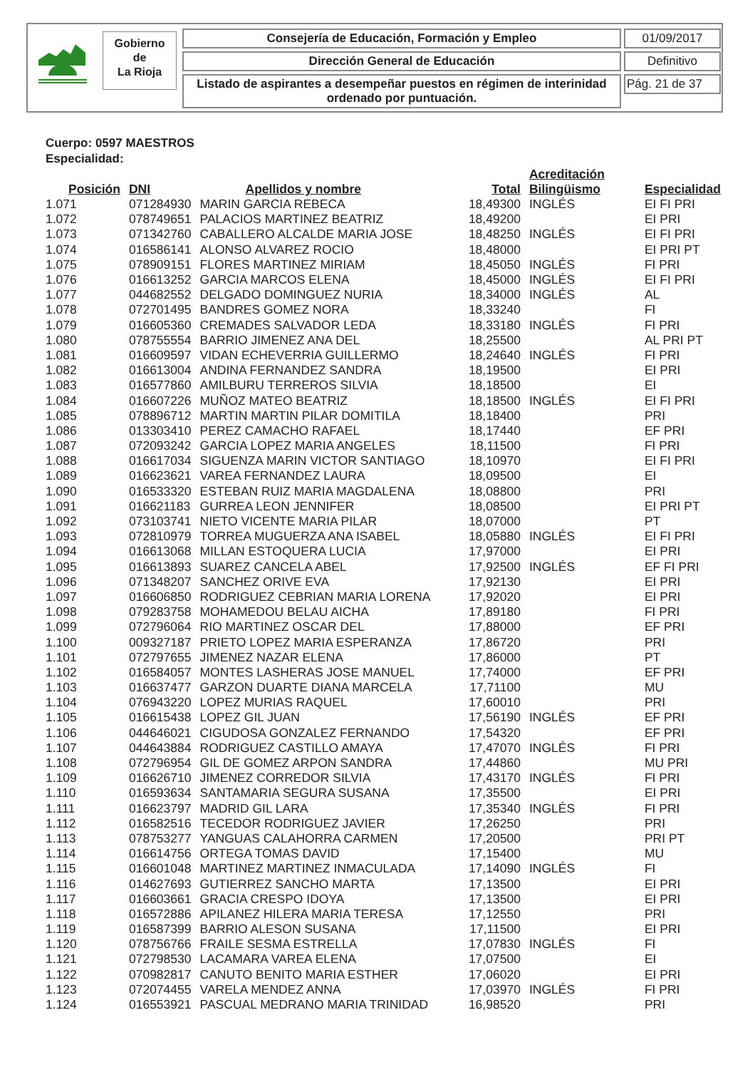Gobierno
de
La Rioja
Consejería de Educación, Formación y Empleo
Dirección General de Educación
Listado de aspirantes a desempeñar puestos en régimen de interinidad
ordenado por puntuación.
01/09/2017
Definitivo
Pág. 21 de 37
Cuerpo: 0597 MAESTROS
Especialidad:
| Posición | DNI | Apellidos y nombre | Total | Acreditación Bilingüismo | Especialidad |
| --- | --- | --- | --- | --- | --- |
| 1.071 | 071284930 | MARIN GARCIA REBECA | 18,49300 | INGLÉS | EI FI PRI |
| 1.072 | 078749651 | PALACIOS MARTINEZ BEATRIZ | 18,49200 | | EI PRI |
| 1.073 | 071342760 | CABALLERO ALCALDE MARIA JOSE | 18,48250 | INGLÉS | EI FI PRI |
| 1.074 | 016586141 | ALONSO ALVAREZ ROCIO | 18,48000 | | EI PRI PT |
| 1.075 | 078909151 | FLORES MARTINEZ MIRIAM | 18,45050 | INGLÉS | FI PRI |
| 1.076 | 016613252 | GARCIA MARCOS ELENA | 18,45000 | INGLÉS | EI FI PRI |
| 1.077 | 044682552 | DELGADO DOMINGUEZ NURIA | 18,34000 | INGLÉS | AL |
| 1.078 | 072701495 | BANDRES GOMEZ NORA | 18,33240 | | FI |
| 1.079 | 016605360 | CREMADES SALVADOR LEDA | 18,33180 | INGLÉS | FI PRI |
| 1.080 | 078755554 | BARRIO JIMENEZ ANA DEL | 18,25500 | | AL PRI PT |
| 1.081 | 016609597 | VIDAN ECHEVERRIA GUILLERMO | 18,24640 | INGLÉS | FI PRI |
| 1.082 | 016613004 | ANDINA FERNANDEZ SANDRA | 18,19500 | | EI PRI |
| 1.083 | 016577860 | AMILBURU TERREROS SILVIA | 18,18500 | | EI |
| 1.084 | 016607226 | MUÑOZ MATEO BEATRIZ | 18,18500 | INGLÉS | EI FI PRI |
| 1.085 | 078896712 | MARTIN MARTIN PILAR DOMITILA | 18,18400 | | PRI |
| 1.086 | 013303410 | PEREZ CAMACHO RAFAEL | 18,17440 | | EF PRI |
| 1.087 | 072093242 | GARCIA LOPEZ MARIA ANGELES | 18,11500 | | FI PRI |
| 1.088 | 016617034 | SIGUENZA MARIN VICTOR SANTIAGO | 18,10970 | | EI FI PRI |
| 1.089 | 016623621 | VAREA FERNANDEZ LAURA | 18,09500 | | EI |
| 1.090 | 016533320 | ESTEBAN RUIZ MARIA MAGDALENA | 18,08800 | | PRI |
| 1.091 | 016621183 | GURREA LEON JENNIFER | 18,08500 | | EI PRI PT |
| 1.092 | 073103741 | NIETO VICENTE MARIA PILAR | 18,07000 | | PT |
| 1.093 | 072810979 | TORREA MUGUERZA ANA ISABEL | 18,05880 | INGLÉS | EI FI PRI |
| 1.094 | 016613068 | MILLAN ESTOQUERA LUCIA | 17,97000 | | EI PRI |
| 1.095 | 016613893 | SUAREZ CANCELA ABEL | 17,92500 | INGLÉS | EF FI PRI |
| 1.096 | 071348207 | SANCHEZ ORIVE EVA | 17,92130 | | EI PRI |
| 1.097 | 016606850 | RODRIGUEZ CEBRIAN MARIA LORENA | 17,92020 | | EI PRI |
| 1.098 | 079283758 | MOHAMEDOU BELAU AICHA | 17,89180 | | FI PRI |
| 1.099 | 072796064 | RIO MARTINEZ OSCAR DEL | 17,88000 | | EF PRI |
| 1.100 | 009327187 | PRIETO LOPEZ MARIA ESPERANZA | 17,86720 | | PRI |
| 1.101 | 072797655 | JIMENEZ NAZAR ELENA | 17,86000 | | PT |
| 1.102 | 016584057 | MONTES LASHERAS JOSE MANUEL | 17,74000 | | EF PRI |
| 1.103 | 016637477 | GARZON DUARTE DIANA MARCELA | 17,71100 | | MU |
| 1.104 | 076943220 | LOPEZ MURIAS RAQUEL | 17,60010 | | PRI |
| 1.105 | 016615438 | LOPEZ GIL JUAN | 17,56190 | INGLÉS | EF PRI |
| 1.106 | 044646021 | CIGUDOSA GONZALEZ FERNANDO | 17,54320 | | EF PRI |
| 1.107 | 044643884 | RODRIGUEZ CASTILLO AMAYA | 17,47070 | INGLÉS | FI PRI |
| 1.108 | 072796954 | GIL DE GOMEZ ARPON SANDRA | 17,44860 | | MU PRI |
| 1.109 | 016626710 | JIMENEZ CORREDOR SILVIA | 17,43170 | INGLÉS | FI PRI |
| 1.110 | 016593634 | SANTAMARIA SEGURA SUSANA | 17,35500 | | EI PRI |
| 1.111 | 016623797 | MADRID GIL LARA | 17,35340 | INGLÉS | FI PRI |
| 1.112 | 016582516 | TECEDOR RODRIGUEZ JAVIER | 17,26250 | | PRI |
| 1.113 | 078753277 | YANGUAS CALAHORRA CARMEN | 17,20500 | | PRI PT |
| 1.114 | 016614756 | ORTEGA TOMAS DAVID | 17,15400 | | MU |
| 1.115 | 016601048 | MARTINEZ MARTINEZ INMACULADA | 17,14090 | INGLÉS | FI |
| 1.116 | 014627693 | GUTIERREZ SANCHO MARTA | 17,13500 | | EI PRI |
| 1.117 | 016603661 | GRACIA CRESPO IDOYA | 17,13500 | | EI PRI |
| 1.118 | 016572886 | APILANEZ HILERA MARIA TERESA | 17,12550 | | PRI |
| 1.119 | 016587399 | BARRIO ALESON SUSANA | 17,11500 | | EI PRI |
| 1.120 | 078756766 | FRAILE SESMA ESTRELLA | 17,07830 | INGLÉS | FI |
| 1.121 | 072798530 | LACAMARA VAREA ELENA | 17,07500 | | EI |
| 1.122 | 070982817 | CANUTO BENITO MARIA ESTHER | 17,06020 | | EI PRI |
| 1.123 | 072074455 | VARELA MENDEZ ANNA | 17,03970 | INGLÉS | FI PRI |
| 1.124 | 016553921 | PASCUAL MEDRANO MARIA TRINIDAD | 16,98520 | | PRI |